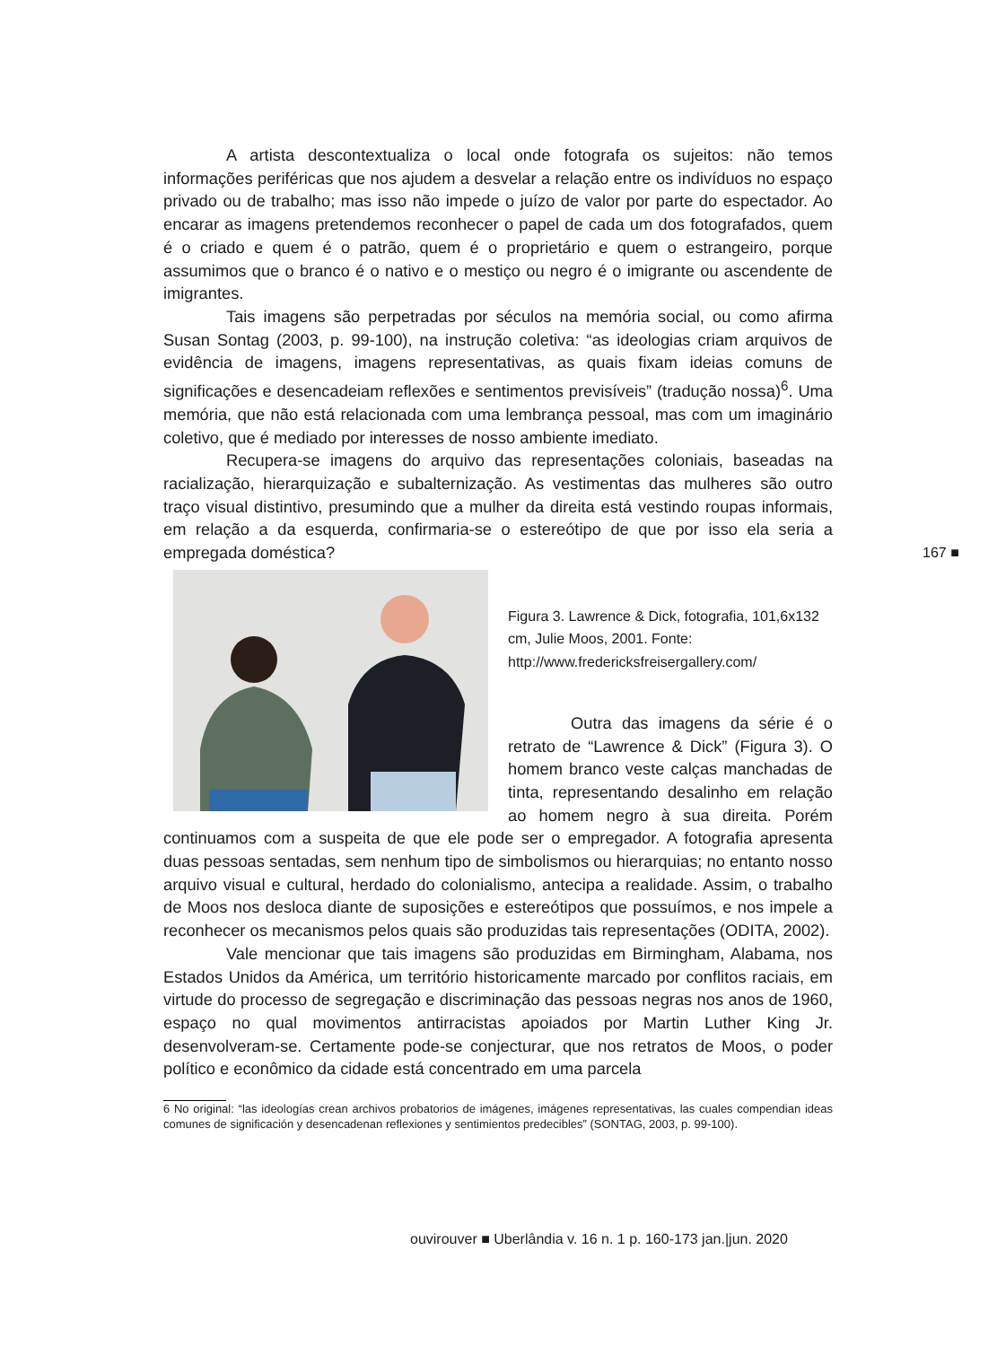A artista descontextualiza o local onde fotografa os sujeitos: não temos informações periféricas que nos ajudem a desvelar a relação entre os indivíduos no espaço privado ou de trabalho; mas isso não impede o juízo de valor por parte do espectador. Ao encarar as imagens pretendemos reconhecer o papel de cada um dos fotografados, quem é o criado e quem é o patrão, quem é o proprietário e quem o estrangeiro, porque assumimos que o branco é o nativo e o mestiço ou negro é o imigrante ou ascendente de imigrantes.
Tais imagens são perpetradas por séculos na memória social, ou como afirma Susan Sontag (2003, p. 99-100), na instrução coletiva: “as ideologias criam arquivos de evidência de imagens, imagens representativas, as quais fixam ideias comuns de significações e desencadeiam reflexões e sentimentos previsíveis” (tradução nossa)<sup>6</sup>. Uma memória, que não está relacionada com uma lembrança pessoal, mas com um imaginário coletivo, que é mediado por interesses de nosso ambiente imediato.
Recupera-se imagens do arquivo das representações coloniais, baseadas na racialização, hierarquização e subalternização. As vestimentas das mulheres são outro traço visual distintivo, presumindo que a mulher da direita está vestindo roupas informais, em relação a da esquerda, confirmaria-se o estereótipo de que por isso ela seria a empregada doméstica?
Figura 3. Lawrence & Dick, fotografia, 101,6x132 cm, Julie Moos, 2001. Fonte: http://www.fredericksfreisergallery.com/
Outra das imagens da série é o retrato de “Lawrence & Dick” (Figura 3). O homem branco veste calças manchadas de tinta, representando desalinho em relação ao homem negro à sua direita. Porém continuamos com a suspeita de que ele pode ser o empregador. A fotografia apresenta duas pessoas sentadas, sem nenhum tipo de simbolismos ou hierarquias; no entanto nosso arquivo visual e cultural, herdado do colonialismo, antecipa a realidade. Assim, o trabalho de Moos nos desloca diante de suposições e estereótipos que possuímos, e nos impele a reconhecer os mecanismos pelos quais são produzidas tais representações (ODITA, 2002).
Vale mencionar que tais imagens são produzidas em Birmingham, Alabama, nos Estados Unidos da América, um território historicamente marcado por conflitos raciais, em virtude do processo de segregação e discriminação das pessoas negras nos anos de 1960, espaço no qual movimentos antirracistas apoiados por Martin Luther King Jr. desenvolveram-se. Certamente pode-se conjecturar, que nos retratos de Moos, o poder político e econômico da cidade está concentrado em uma parcela
6 No original: “las ideologías crean archivos probatorios de imágenes, imágenes representativas, las cuales compendian ideas comunes de significación y desencadenan reflexiones y sentimientos predecibles” (SONTAG, 2003, p. 99-100).
167 ■
ouvirouver ■ Uberlândia v. 16 n. 1 p. 160-173 jan.|jun. 2020